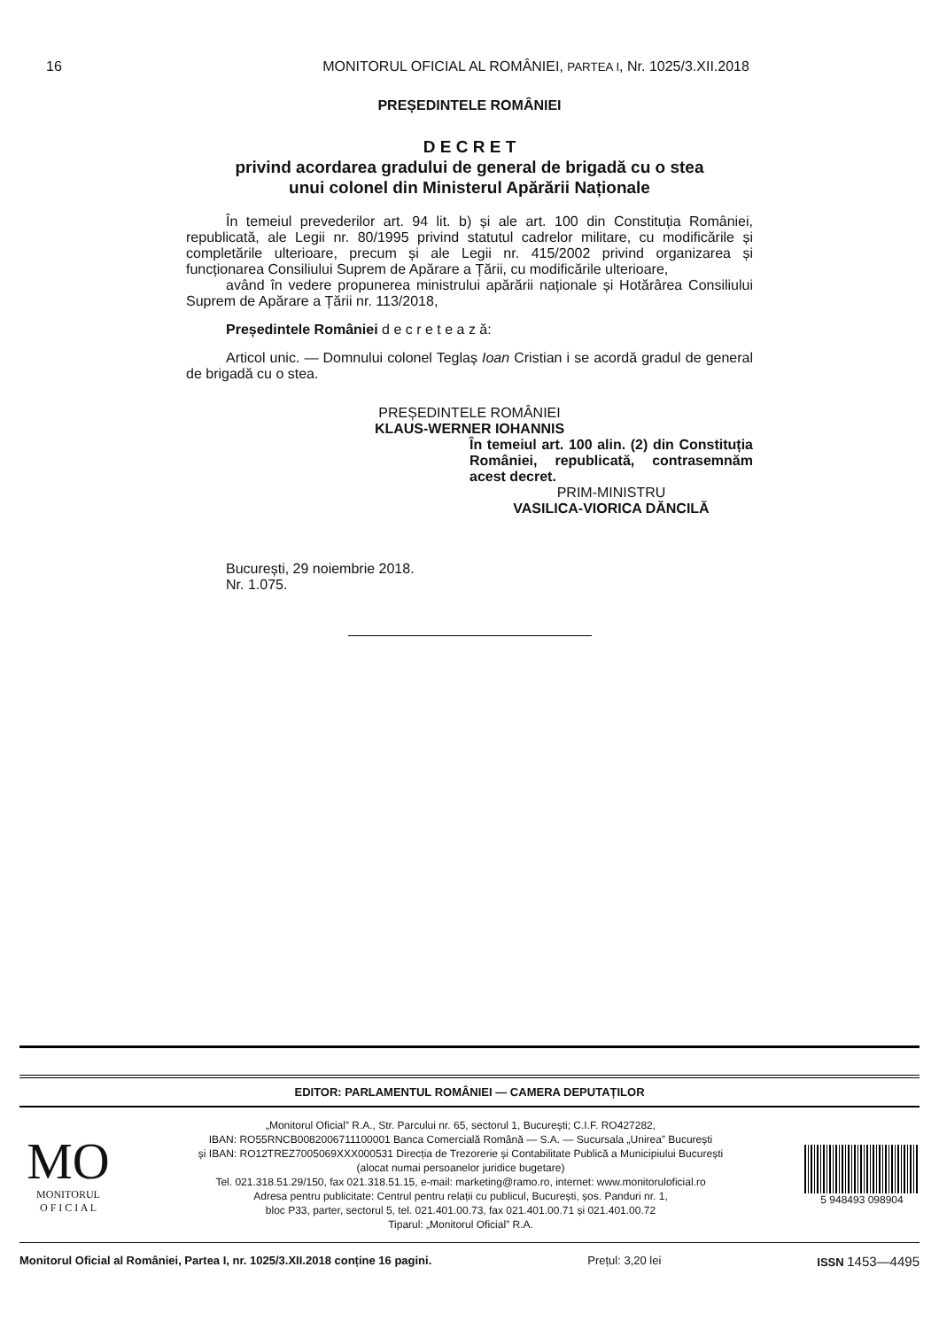16
MONITORUL OFICIAL AL ROMÂNIEI, PARTEA I, Nr. 1025/3.XII.2018
PREȘEDINTELE ROMÂNIEI
D E C R E T
privind acordarea gradului de general de brigadă cu o stea
unui colonel din Ministerul Apărării Naționale
În temeiul prevederilor art. 94 lit. b) și ale art. 100 din Constituția României, republicată, ale Legii nr. 80/1995 privind statutul cadrelor militare, cu modificările și completările ulterioare, precum și ale Legii nr. 415/2002 privind organizarea și funcționarea Consiliului Suprem de Apărare a Țării, cu modificările ulterioare,
având în vedere propunerea ministrului apărării naționale și Hotărârea Consiliului Suprem de Apărare a Țării nr. 113/2018,
Președintele României d e c r e t e a z ă:
Articol unic. — Domnului colonel Teglaș Ioan Cristian i se acordă gradul de general de brigadă cu o stea.
PREȘEDINTELE ROMÂNIEI
KLAUS-WERNER IOHANNIS
În temeiul art. 100 alin. (2) din Constituția României, republicată, contrasemnăm acest decret.
PRIM-MINISTRU
VASILICA-VIORICA DĂNCILĂ
București, 29 noiembrie 2018.
Nr. 1.075.
EDITOR: PARLAMENTUL ROMÂNIEI — CAMERA DEPUTAȚILOR
MO
MONITORUL
O F I C I A L
„Monitorul Oficial” R.A., Str. Parcului nr. 65, sectorul 1, București; C.I.F. RO427282,
IBAN: RO55RNCB0082006711100001 Banca Comercială Română — S.A. — Sucursala „Unirea” București
și IBAN: RO12TREZ7005069XXX000531 Direcția de Trezorerie și Contabilitate Publică a Municipiului București
(alocat numai persoanelor juridice bugetare)
Tel. 021.318.51.29/150, fax 021.318.51.15, e-mail: marketing@ramo.ro, internet: www.monitoruloficial.ro
Adresa pentru publicitate: Centrul pentru relații cu publicul, București, șos. Panduri nr. 1,
bloc P33, parter, sectorul 5, tel. 021.401.00.73, fax 021.401.00.71 și 021.401.00.72
Tiparul: „Monitorul Oficial” R.A.
5 948493 098904
Monitorul Oficial al României, Partea I, nr. 1025/3.XII.2018 conține 16 pagini. Prețul: 3,20 lei ISSN 1453—4495